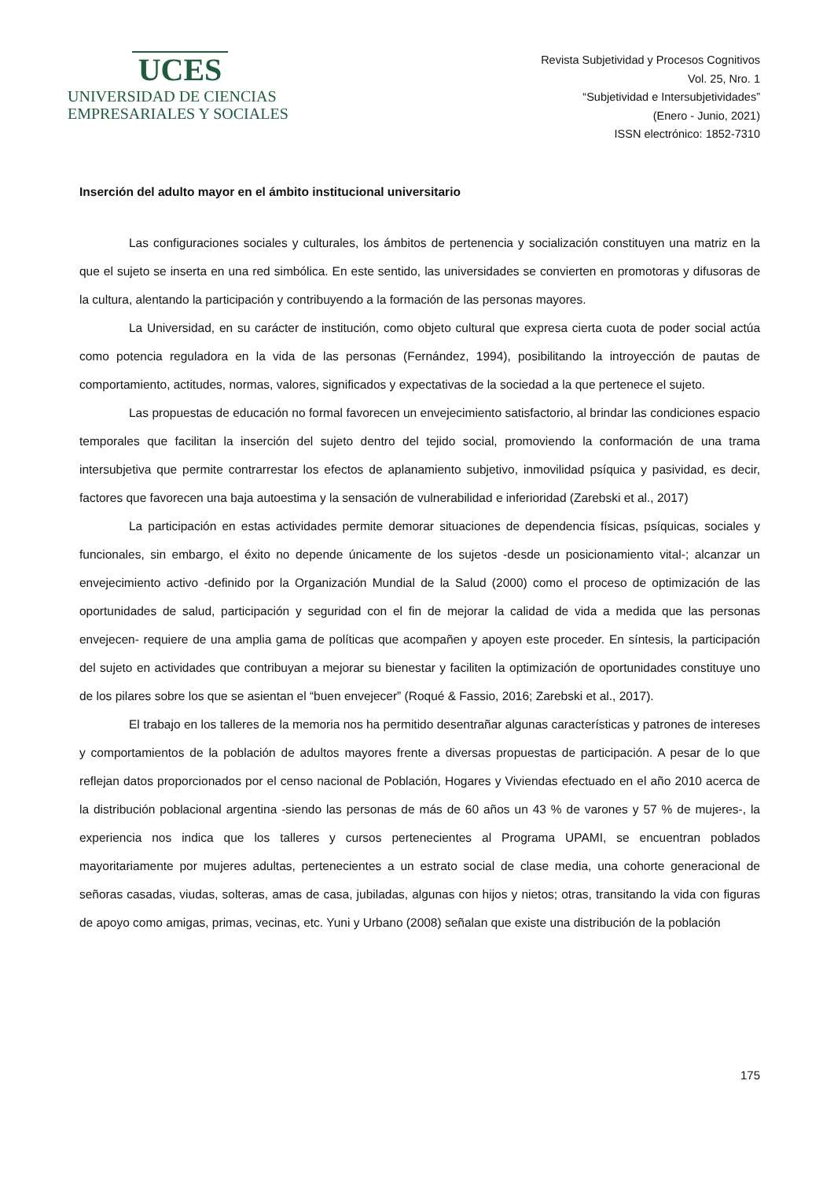UCES
UNIVERSIDAD DE CIENCIAS
EMPRESARIALES Y SOCIALES
Revista Subjetividad y Procesos Cognitivos
Vol. 25, Nro. 1
“Subjetividad e Intersubjetividades”
(Enero - Junio, 2021)
ISSN electrónico: 1852-7310
Inserción del adulto mayor en el ámbito institucional universitario
Las configuraciones sociales y culturales, los ámbitos de pertenencia y socialización constituyen una matriz en la que el sujeto se inserta en una red simbólica. En este sentido, las universidades se convierten en promotoras y difusoras de la cultura, alentando la participación y contribuyendo a la formación de las personas mayores.
La Universidad, en su carácter de institución, como objeto cultural que expresa cierta cuota de poder social actúa como potencia reguladora en la vida de las personas (Fernández, 1994), posibilitando la introyección de pautas de comportamiento, actitudes, normas, valores, significados y expectativas de la sociedad a la que pertenece el sujeto.
Las propuestas de educación no formal favorecen un envejecimiento satisfactorio, al brindar las condiciones espacio temporales que facilitan la inserción del sujeto dentro del tejido social, promoviendo la conformación de una trama intersubjetiva que permite contrarrestar los efectos de aplanamiento subjetivo, inmovilidad psíquica y pasividad, es decir, factores que favorecen una baja autoestima y la sensación de vulnerabilidad e inferioridad (Zarebski et al., 2017)
La participación en estas actividades permite demorar situaciones de dependencia físicas, psíquicas, sociales y funcionales, sin embargo, el éxito no depende únicamente de los sujetos -desde un posicionamiento vital-; alcanzar un envejecimiento activo -definido por la Organización Mundial de la Salud (2000) como el proceso de optimización de las oportunidades de salud, participación y seguridad con el fin de mejorar la calidad de vida a medida que las personas envejecen- requiere de una amplia gama de políticas que acompañen y apoyen este proceder. En síntesis, la participación del sujeto en actividades que contribuyan a mejorar su bienestar y faciliten la optimización de oportunidades constituye uno de los pilares sobre los que se asientan el “buen envejecer” (Roqué & Fassio, 2016; Zarebski et al., 2017).
El trabajo en los talleres de la memoria nos ha permitido desentrañar algunas características y patrones de intereses y comportamientos de la población de adultos mayores frente a diversas propuestas de participación. A pesar de lo que reflejan datos proporcionados por el censo nacional de Población, Hogares y Viviendas efectuado en el año 2010 acerca de la distribución poblacional argentina -siendo las personas de más de 60 años un 43 % de varones y 57 % de mujeres-, la experiencia nos indica que los talleres y cursos pertenecientes al Programa UPAMI, se encuentran poblados mayoritariamente por mujeres adultas, pertenecientes a un estrato social de clase media, una cohorte generacional de señoras casadas, viudas, solteras, amas de casa, jubiladas, algunas con hijos y nietos; otras, transitando la vida con figuras de apoyo como amigas, primas, vecinas, etc. Yuni y Urbano (2008) señalan que existe una distribución de la población
175